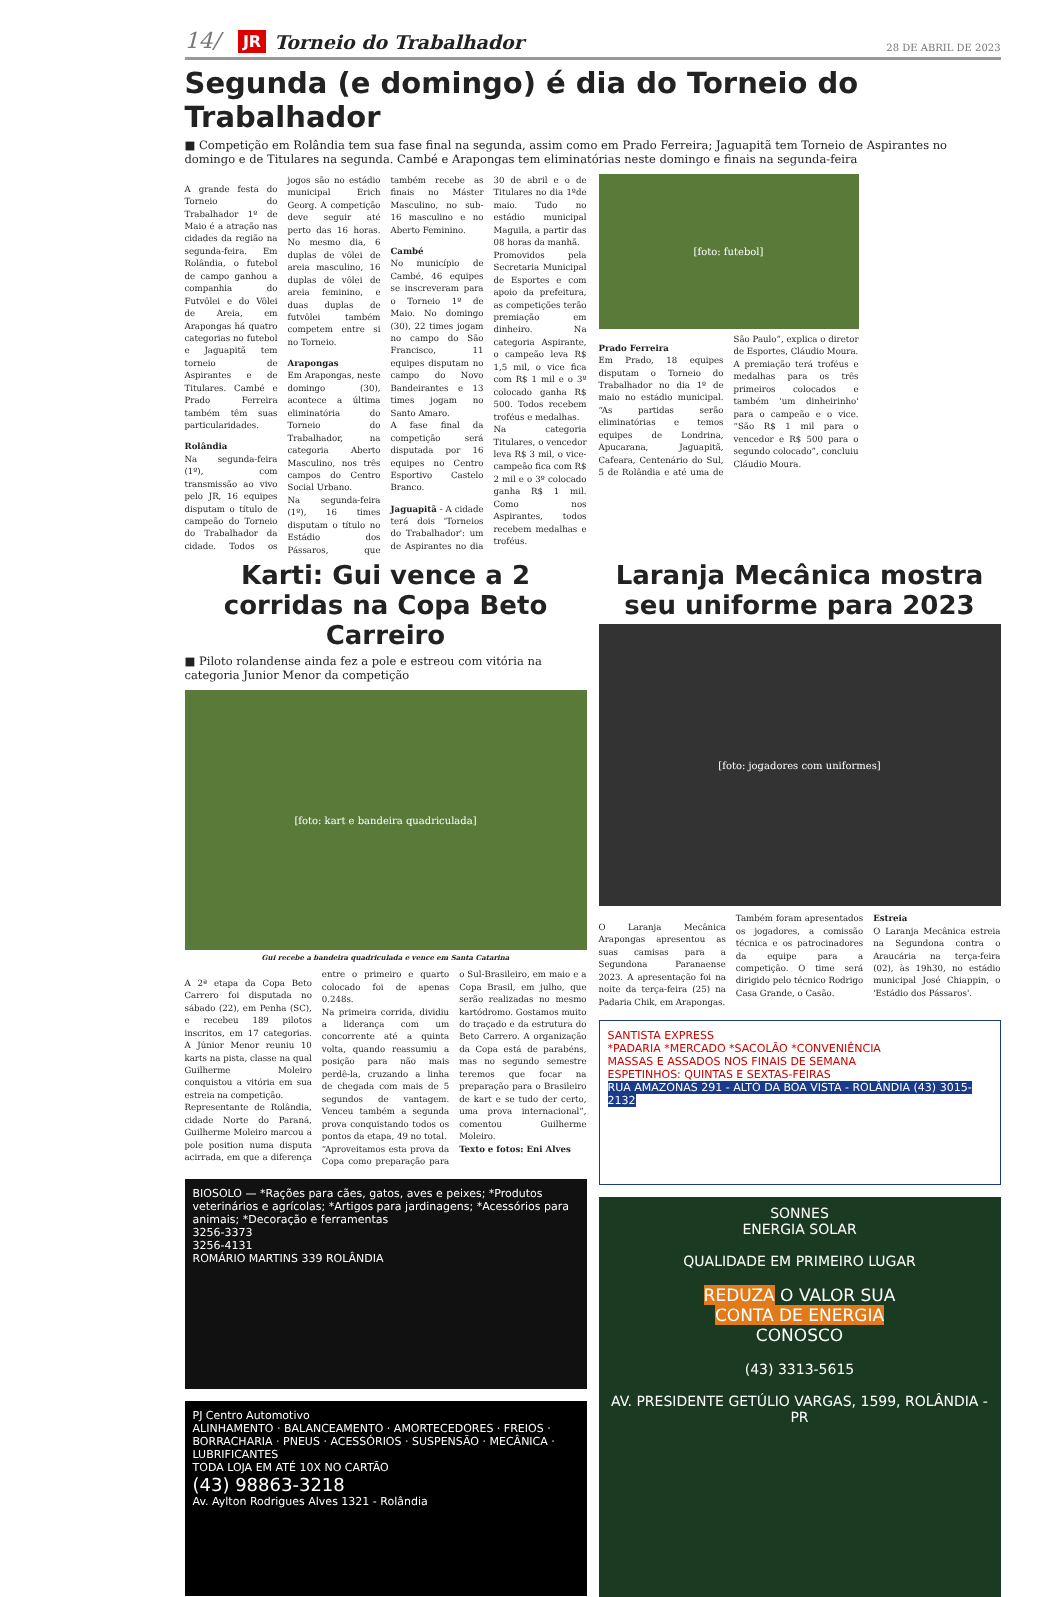14/ JR Torneio do Trabalhador 28 DE ABRIL DE 2023
Segunda (e domingo) é dia do Torneio do Trabalhador
■ Competição em Rolândia tem sua fase final na segunda, assim como em Prado Ferreira; Jaguapitã tem Torneio de Aspirantes no domingo e de Titulares na segunda. Cambé e Arapongas tem eliminatórias neste domingo e finais na segunda-feira
A grande festa do Torneio do Trabalhador 1º de Maio é a atração nas cidades da região na segunda-feira. Em Rolândia, o futebol de campo ganhou a companhia do Futvôlei e do Vôlei de Areia, em Arapongas há quatro categorias no futebol e Jaguapitã tem torneio de Aspirantes e de Titulares. Cambé e Prado Ferreira também têm suas particularidades.
Rolândia
Na segunda-feira (1º), com transmissão ao vivo pelo JR, 16 equipes disputam o título de campeão do Torneio do Trabalhador da cidade. Todos os jogos são no estádio municipal Erich Georg. A competição deve seguir até perto das 16 horas. No mesmo dia, 6 duplas de vôlei de areia masculino, 16 duplas de vôlei de areia feminino, e duas duplas de futvôlei também competem entre si no Torneio.
Arapongas
Em Arapongas, neste domingo (30), acontece a última eliminatória do Torneio do Trabalhador, na categoria Aberto Masculino, nos três campos do Centro Social Urbano.
Na segunda-feira (1º), 16 times disputam o título no Estádio dos Pássaros, que também recebe as finais no Máster Masculino, no sub-16 masculino e no Aberto Feminino.
Cambé
No município de Cambé, 46 equipes se inscreveram para o Torneio 1º de Maio. No domingo (30), 22 times jogam no campo do São Francisco, 11 equipes disputam no campo do Novo Bandeirantes e 13 times jogam no Santo Amaro.
A fase final da competição será disputada por 16 equipes no Centro Esportivo Castelo Branco.
Jaguapitã - A cidade terá dois 'Torneios do Trabalhador': um de Aspirantes no dia 30 de abril e o de Titulares no dia 1ºde maio. Tudo no estádio municipal Maguila, a partir das 08 horas da manhã.
Promovidos pela Secretaria Municipal de Esportes e com apoio da prefeitura, as competições terão premiação em dinheiro. Na categoria Aspirante, o campeão leva R$ 1,5 mil, o vice fica com R$ 1 mil e o 3º colocado ganha R$ 500. Todos recebem troféus e medalhas.
Na categoria Titulares, o vencedor leva R$ 3 mil, o vice-campeão fica com R$ 2 mil e o 3º colocado ganha R$ 1 mil. Como nos Aspirantes, todos recebem medalhas e troféus.
[foto: futebol]
Prado Ferreira
Em Prado, 18 equipes disputam o Torneio do Trabalhador no dia 1º de maio no estádio municipal. “As partidas serão eliminatórias e temos equipes de Londrina, Apucarana, Jaguapitã, Cafeara, Centenário do Sul, 5 de Rolândia e até uma de São Paulo”, explica o diretor de Esportes, Cláudio Moura.
A premiação terá troféus e medalhas para os três primeiros colocados e também 'um dinheirinho' para o campeão e o vice. “São R$ 1 mil para o vencedor e R$ 500 para o segundo colocado”, concluiu Cláudio Moura.
Karti: Gui vence a 2 corridas na Copa Beto Carreiro
■ Piloto rolandense ainda fez a pole e estreou com vitória na categoria Junior Menor da competição
[foto: kart e bandeira quadriculada]
Gui recebe a bandeira quadriculada e vence em Santa Catarina
A 2ª etapa da Copa Beto Carrero foi disputada no sábado (22), em Penha (SC), e recebeu 189 pilotos inscritos, em 17 categorias. A Júnior Menor reuniu 10 karts na pista, classe na qual Guilherme Moleiro conquistou a vitória em sua estreia na competição.
Representante de Rolândia, cidade Norte do Paraná, Guilherme Moleiro marcou a pole position numa disputa acirrada, em que a diferença entre o primeiro e quarto colocado foi de apenas 0.248s.
Na primeira corrida, dividiu a liderança com um concorrente até a quinta volta, quando reassumiu a posição para não mais perdê-la, cruzando a linha de chegada com mais de 5 segundos de vantagem. Venceu também a segunda prova conquistando todos os pontos da etapa, 49 no total.
“Aproveitamos esta prova da Copa como preparação para o Sul-Brasileiro, em maio e a Copa Brasil, em julho, que serão realizadas no mesmo kartódromo. Gostamos muito do traçado e da estrutura do Beto Carrero. A organização da Copa está de parabéns, mas no segundo semestre teremos que focar na preparação para o Brasileiro de kart e se tudo der certo, uma prova internacional”, comentou Guilherme Moleiro.
Texto e fotos: Eni Alves
BIOSOLO — *Rações para cães, gatos, aves e peixes; *Produtos veterinários e agrícolas; *Artigos para jardinagens; *Acessórios para animais; *Decoração e ferramentas
3256-3373
3256-4131
ROMÁRIO MARTINS 339 ROLÂNDIA
PJ Centro Automotivo
ALINHAMENTO · BALANCEAMENTO · AMORTECEDORES · FREIOS · BORRACHARIA · PNEUS · ACESSÓRIOS · SUSPENSÃO · MECÂNICA · LUBRIFICANTES
TODA LOJA EM ATÉ 10X NO CARTÃO
(43) 98863-3218
Av. Aylton Rodrigues Alves 1321 - Rolândia
Laranja Mecânica mostra seu uniforme para 2023
[foto: jogadores com uniformes]
O Laranja Mecânica Arapongas apresentou as suas camisas para a Segundona Paranaense 2023. A apresentação foi na noite da terça-feira (25) na Padaria Chik, em Arapongas.
Também foram apresentados os jogadores, a comissão técnica e os patrocinadores da equipe para a competição. O time será dirigido pelo técnico Rodrigo Casa Grande, o Casão.
Estreia
O Laranja Mecânica estreia na Segundona contra o Araucária na terça-feira (02), às 19h30, no estádio municipal José Chiappin, o 'Estádio dos Pássaros'.
SANTISTA EXPRESS
*PADARIA *MERCADO *SACOLÃO *CONVENIÊNCIA
MASSAS E ASSADOS NOS FINAIS DE SEMANA
ESPETINHOS: QUINTAS E SEXTAS-FEIRAS
RUA AMAZONAS 291 - ALTO DA BOA VISTA - ROLÂNDIA (43) 3015-2132
SONNES
ENERGIA SOLAR
QUALIDADE EM PRIMEIRO LUGAR
REDUZA O VALOR SUA
CONTA DE ENERGIA
CONOSCO
(43) 3313-5615
AV. PRESIDENTE GETÚLIO VARGAS, 1599, ROLÂNDIA - PR